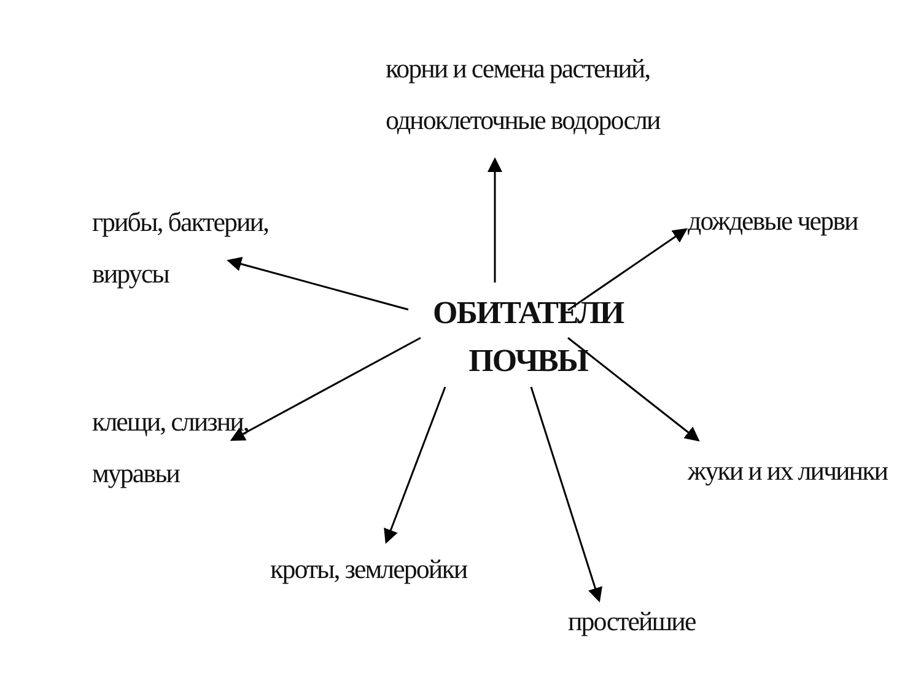корни и семена растений,
одноклеточные водоросли
грибы, бактерии,
вирусы
дождевые черви
ОБИТАТЕЛИ
ПОЧВЫ
клещи, слизни,
муравьи
жуки и их личинки
кроты, землеройки
простейшие